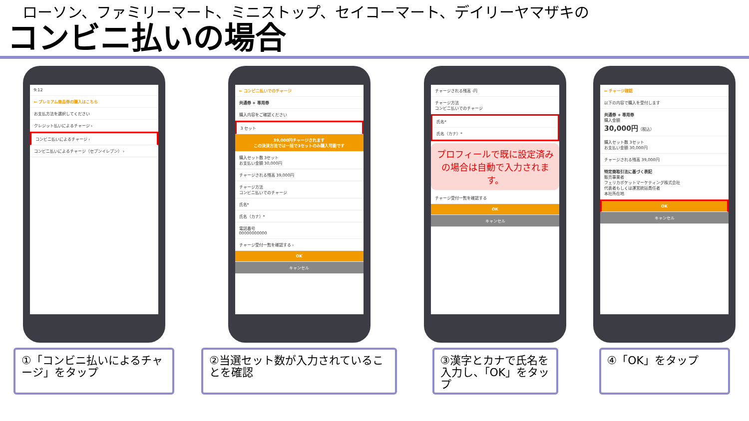ローソン、ファミリーマート、ミニストップ、セイコーマート、デイリーヤマザキの
コンビニ払いの場合
9:12
← プレミアム商品券の購入はこちら
お支払方法を選択してください
クレジット払いによるチャージ ›
コンビニ払いによるチャージ ›
コンビニ払いによるチャージ（セブンイレブン） ›
①「コンビニ払いによるチャージ」をタップ
← コンビニ払いでのチャージ
共通券 + 専用券
購入内容をご確認ください
3 セット
39,000円チャージされます
この決済方法では一括で3セットのみ購入可能です
購入セット数 3セット
お支払い金額 30,000円
チャージされる残高 39,000円
チャージ方法
コンビニ払いでのチャージ
氏名*
氏名（カナ）*
電話番号
00000000000
チャージ受付一覧を確認する ›
OK
キャンセル
②当選セット数が入力されていることを確認
チャージされる残高 -円
チャージ方法
コンビニ払いでのチャージ
氏名*
氏名（カナ）*
プロフィールで既に設定済みの場合は自動で入力されます。
チャージ受付一覧を確認する
OK
キャンセル
③漢字とカナで氏名を入力し、「OK」をタップ
← チャージ確認
以下の内容で購入を受付します
共通券 + 専用券
購入金額
30,000円（税込）
購入セット数 3セット
お支払い金額 30,000円
チャージされる残高 39,000円
特定商取引法に基づく表記
販売事業者
フェリカポケットマーケティング株式会社
代表者もしくは運営統括責任者
本社所在地
OK
キャンセル
④「OK」をタップ